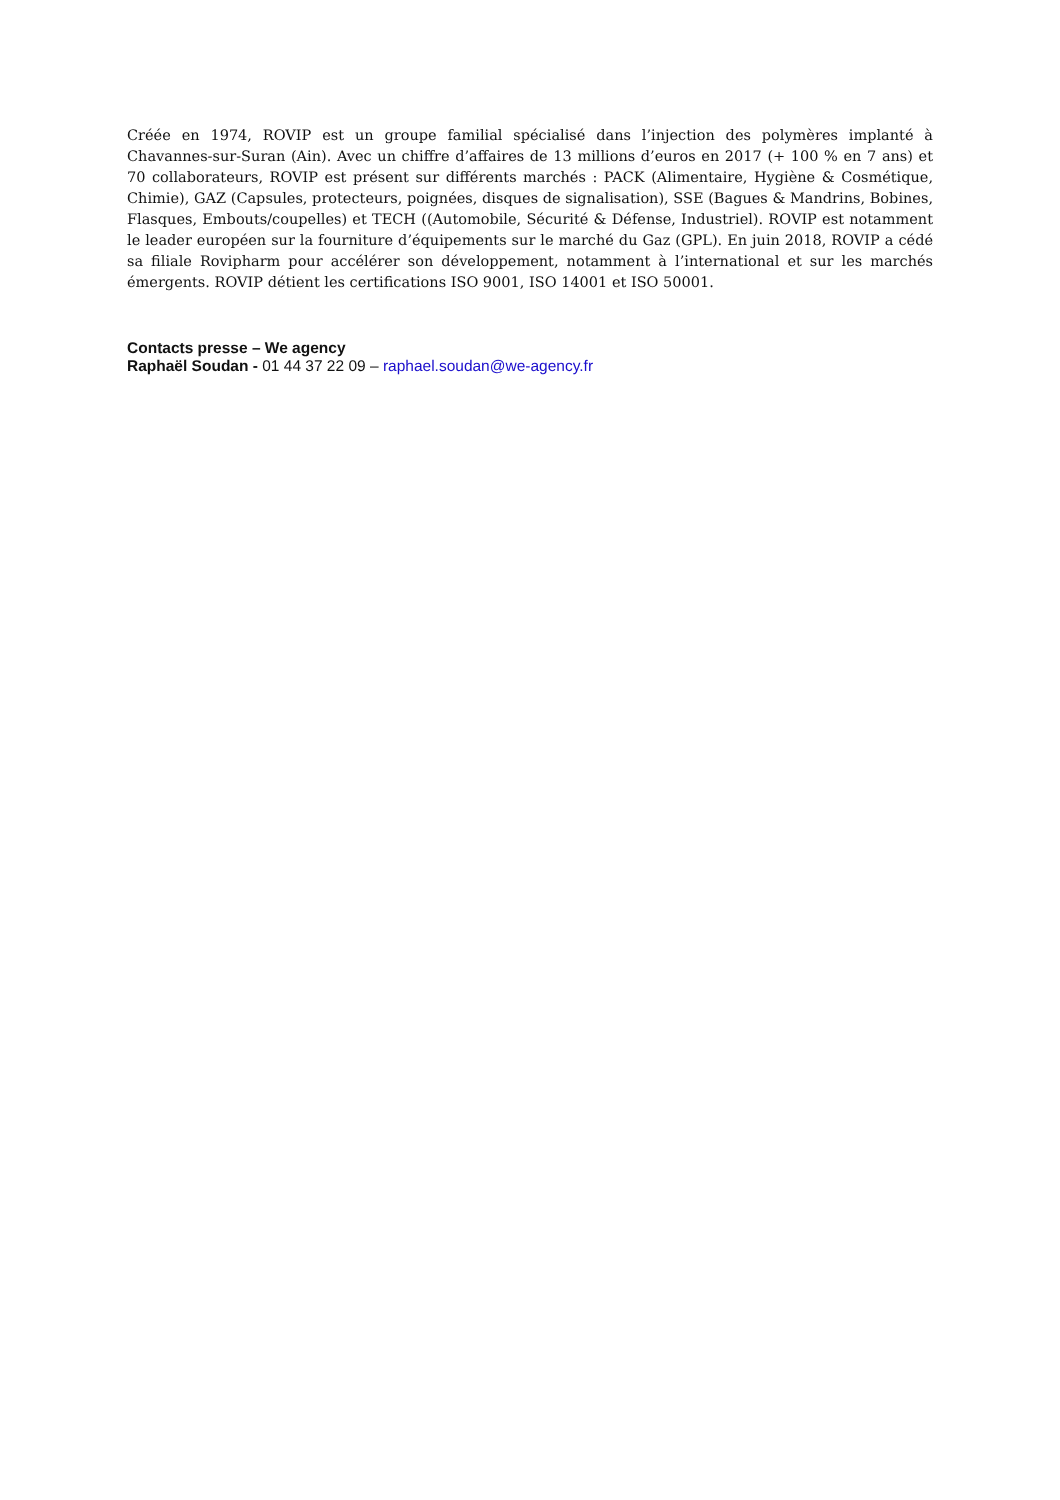Créée en 1974, ROVIP est un groupe familial spécialisé dans l’injection des polymères implanté à Chavannes-sur-Suran (Ain). Avec un chiffre d’affaires de 13 millions d’euros en 2017 (+ 100 % en 7 ans) et 70 collaborateurs, ROVIP est présent sur différents marchés : PACK (Alimentaire, Hygiène & Cosmétique, Chimie), GAZ (Capsules, protecteurs, poignées, disques de signalisation), SSE (Bagues & Mandrins, Bobines, Flasques, Embouts/coupelles) et TECH ((Automobile, Sécurité & Défense, Industriel). ROVIP est notamment le leader européen sur la fourniture d’équipements sur le marché du Gaz (GPL). En juin 2018, ROVIP a cédé sa filiale Rovipharm pour accélérer son développement, notamment à l’international et sur les marchés émergents. ROVIP détient les certifications ISO 9001, ISO 14001 et ISO 50001.
Contacts presse – We agency
Raphaël Soudan - 01 44 37 22 09 – raphael.soudan@we-agency.fr